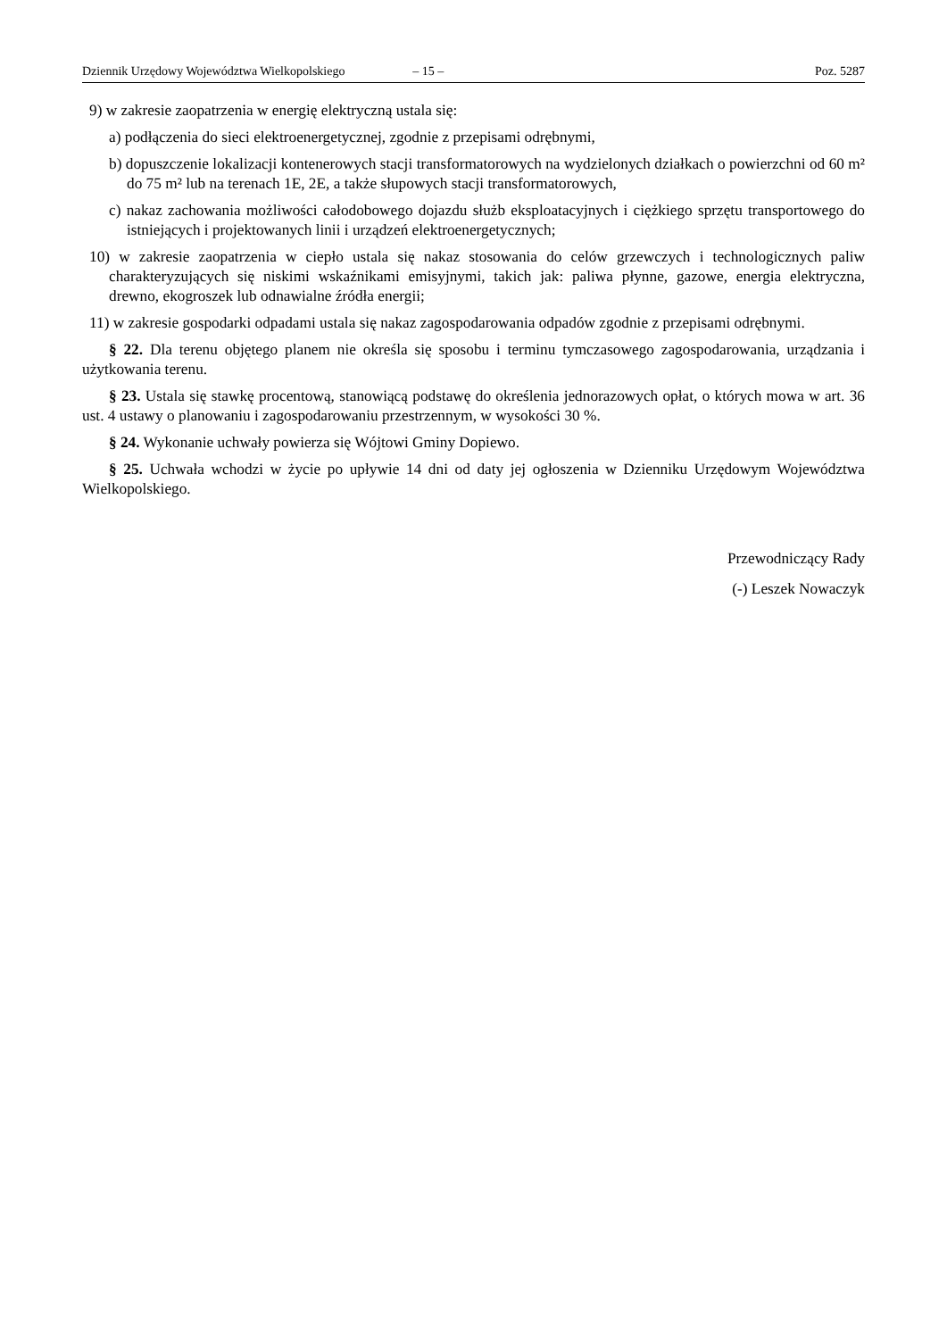Dziennik Urzędowy Województwa Wielkopolskiego – 15 – Poz. 5287
9) w zakresie zaopatrzenia w energię elektryczną ustala się:
a) podłączenia do sieci elektroenergetycznej, zgodnie z przepisami odrębnymi,
b) dopuszczenie lokalizacji kontenerowych stacji transformatorowych na wydzielonych działkach o powierzchni od 60 m² do 75 m² lub na terenach 1E, 2E, a także słupowych stacji transformatorowych,
c) nakaz zachowania możliwości całodobowego dojazdu służb eksploatacyjnych i ciężkiego sprzętu transportowego do istniejących i projektowanych linii i urządzeń elektroenergetycznych;
10) w zakresie zaopatrzenia w ciepło ustala się nakaz stosowania do celów grzewczych i technologicznych paliw charakteryzujących się niskimi wskaźnikami emisyjnymi, takich jak: paliwa płynne, gazowe, energia elektryczna, drewno, ekogroszek lub odnawialne źródła energii;
11) w zakresie gospodarki odpadami ustala się nakaz zagospodarowania odpadów zgodnie z przepisami odrębnymi.
§ 22. Dla terenu objętego planem nie określa się sposobu i terminu tymczasowego zagospodarowania, urządzania i użytkowania terenu.
§ 23. Ustala się stawkę procentową, stanowiącą podstawę do określenia jednorazowych opłat, o których mowa w art. 36 ust. 4 ustawy o planowaniu i zagospodarowaniu przestrzennym, w wysokości 30 %.
§ 24. Wykonanie uchwały powierza się Wójtowi Gminy Dopiewo.
§ 25. Uchwała wchodzi w życie po upływie 14 dni od daty jej ogłoszenia w Dzienniku Urzędowym Województwa Wielkopolskiego.
Przewodniczący Rady
(-) Leszek Nowaczyk